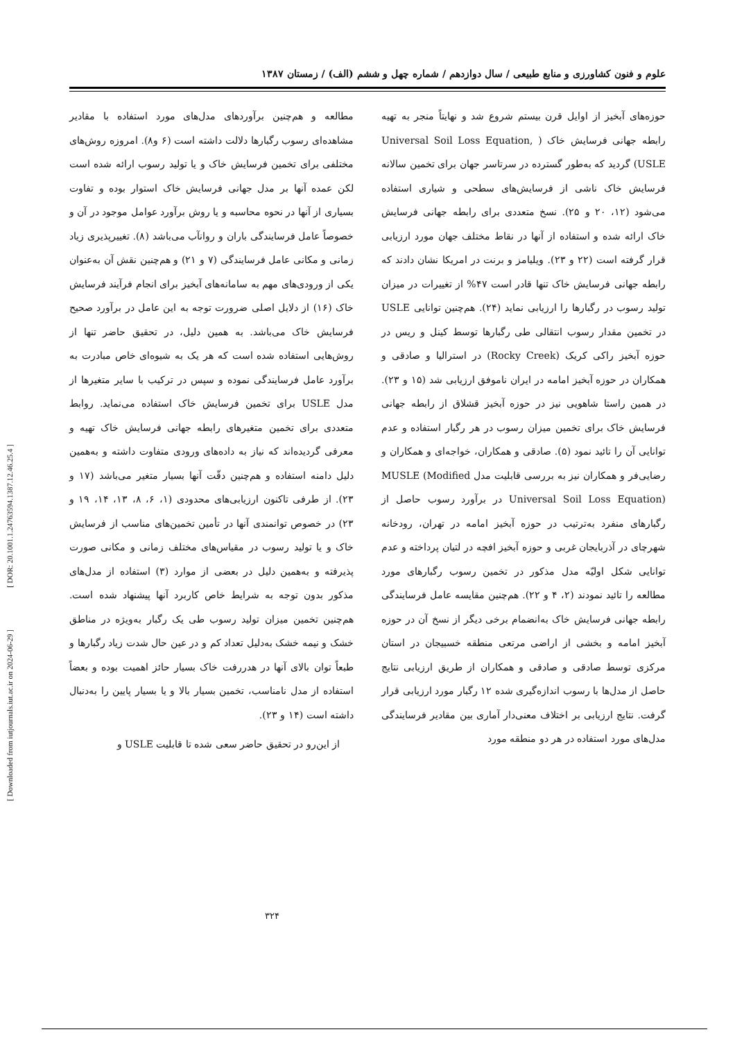علوم و فنون کشاورزی و منابع طبیعی / سال دوازدهم / شماره چهل و ششم (الف) / زمستان ۱۳۸۷
حوزه‌های آبخیز از اوایل قرن بیستم شروع شد و نهایتاً منجر به تهیه رابطه جهانی فرسایش خاک ( Universal Soil Loss Equation, USLE) گردید که به‌طور گسترده در سرتاسر جهان برای تخمین سالانه فرسایش خاک ناشی از فرسایش‌های سطحی و شیاری استفاده می‌شود (۱۲، ۲۰ و ۲۵). نسخ متعددی برای رابطه جهانی فرسایش خاک ارائه شده و استفاده از آنها در نقاط مختلف جهان مورد ارزیابی قرار گرفته است (۲۲ و ۲۳). ویلیامز و برنت در امریکا نشان دادند که رابطه جهانی فرسایش خاک تنها قادر است ۴۷% از تغییرات در میزان تولید رسوب در رگبارها را ارزیابی نماید (۲۴). هم‌چنین توانایی USLE در تخمین مقدار رسوب انتقالی طی رگبارها توسط کینل و ریس در حوزه آبخیز راکی کریک (Rocky Creek) در استرالیا و صادقی و همکاران در حوزه آبخیز امامه در ایران ناموفق ارزیابی شد (۱۵ و ۲۳). در همین راستا شاهویی نیز در حوزه آبخیز قشلاق از رابطه جهانی فرسایش خاک برای تخمین میزان رسوب در هر رگبار استفاده و عدم توانایی آن را تائید نمود (۵). صادقی و همکاران، خواجه‌ای و همکاران و رضایی‌فر و همکاران نیز به بررسی قابلیت مدل MUSLE (Modified Universal Soil Loss Equation) در برآورد رسوب حاصل از رگبارهای منفرد به‌ترتیب در حوزه آبخیز امامه در تهران، رودخانه شهرچای در آذربایجان غربی و حوزه آبخیز افچه در لتیان پرداخته و عدم توانایی شکل اولیّه مدل مذکور در تخمین رسوب رگبارهای مورد مطالعه را تائید نمودند (۲، ۴ و ۲۲). هم‌چنین مقایسه عامل فرسایندگی رابطه جهانی فرسایش خاک به‌انضمام برخی دیگر از نسخ آن در حوزه آبخیز امامه و بخشی از اراضی مرتعی منطقه خسبیجان در استان مرکزی توسط صادقی و صادقی و همکاران از طریق ارزیابی نتایج حاصل از مدل‌ها با رسوب اندازه‌گیری شده ۱۲ رگبار مورد ارزیابی قرار گرفت. نتایج ارزیابی بر اختلاف معنی‌دار آماری بین مقادیر فرسایندگی مدل‌های مورد استفاده در هر دو منطقه مورد
مطالعه و هم‌چنین برآوردهای مدل‌های مورد استفاده با مقادیر مشاهده‌ای رسوب رگبارها دلالت داشته است (۶ و۸). امروزه روش‌های مختلفی برای تخمین فرسایش خاک و یا تولید رسوب ارائه شده است لکن عمده آنها بر مدل جهانی فرسایش خاک استوار بوده و تفاوت بسیاری از آنها در نحوه محاسبه و یا روش برآورد عوامل موجود در آن و خصوصاً عامل فرسایندگی باران و روانآب می‌باشد (۸). تغییرپذیری زیاد زمانی و مکانی عامل فرسایندگی (۷ و ۲۱) و هم‌چنین نقش آن به‌عنوان یکی از ورودی‌های مهم به سامانه‌های آبخیز برای انجام فرآیند فرسایش خاک (۱۶) از دلایل اصلی ضرورت توجه به این عامل در برآورد صحیح فرسایش خاک می‌باشد. به همین دلیل، در تحقیق حاضر تنها از روش‌هایی استفاده شده است که هر یک به شیوه‌ای خاص مبادرت به برآورد عامل فرسایندگی نموده و سپس در ترکیب با سایر متغیرها از مدل USLE برای تخمین فرسایش خاک استفاده می‌نماید. روابط متعددی برای تخمین متغیرهای رابطه جهانی فرسایش خاک تهیه و معرفی گردیده‌اند که نیاز به داده‌های ورودی متفاوت داشته و به‌همین دلیل دامنه استفاده و هم‌چنین دقّت آنها بسیار متغیر می‌باشد (۱۷ و ۲۳). از طرفی تاکنون ارزیابی‌های محدودی (۱، ۶، ۸، ۱۳، ۱۴، ۱۹ و ۲۳) در خصوص توانمندی آنها در تأمین تخمین‌های مناسب از فرسایش خاک و یا تولید رسوب در مقیاس‌های مختلف زمانی و مکانی صورت پذیرفته و به‌همین دلیل در بعضی از موارد (۳) استفاده از مدل‌های مذکور بدون توجه به شرایط خاص کاربرد آنها پیشنهاد شده است. هم‌چنین تخمین میزان تولید رسوب طی یک رگبار به‌ویژه در مناطق خشک و نیمه خشک به‌دلیل تعداد کم و در عین حال شدت زیاد رگبارها و طبعاً توان بالای آنها در هدررفت خاک بسیار حائز اهمیت بوده و بعضاً استفاده از مدل نامناسب، تخمین بسیار بالا و یا بسیار پایین را به‌دنبال داشته است (۱۴ و ۲۳).
از این‌رو در تحقیق حاضر سعی شده تا قابلیت USLE و
۳۲۴
[ DOR: 20.1001.1.24763594.1387.12.46.25.4 ]
[ Downloaded from iutjournals.iut.ac.ir on 2024-06-29 ]